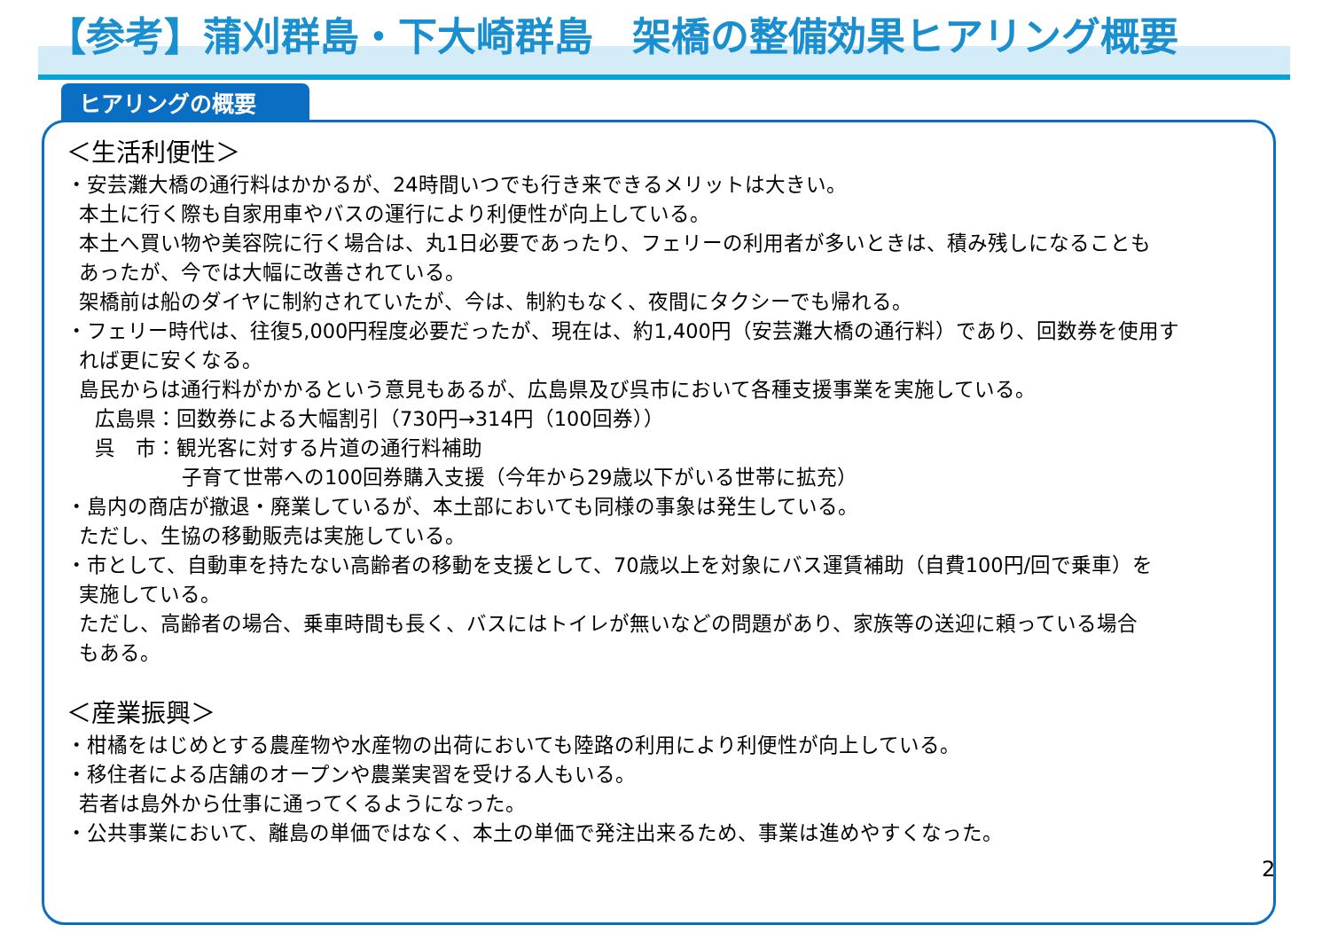【参考】蒲刈群島・下大崎群島　架橋の整備効果ヒアリング概要
ヒアリングの概要
＜生活利便性＞
・安芸灘大橋の通行料はかかるが、24時間いつでも行き来できるメリットは大きい。
本土に行く際も自家用車やバスの運行により利便性が向上している。
本土へ買い物や美容院に行く場合は、丸1日必要であったり、フェリーの利用者が多いときは、積み残しになることも
あったが、今では大幅に改善されている。
架橋前は船のダイヤに制約されていたが、今は、制約もなく、夜間にタクシーでも帰れる。
・フェリー時代は、往復5,000円程度必要だったが、現在は、約1,400円（安芸灘大橋の通行料）であり、回数券を使用す
れば更に安くなる。
島民からは通行料がかかるという意見もあるが、広島県及び呉市において各種支援事業を実施している。
広島県：回数券による大幅割引（730円→314円（100回券））
呉　市：観光客に対する片道の通行料補助
子育て世帯への100回券購入支援（今年から29歳以下がいる世帯に拡充）
・島内の商店が撤退・廃業しているが、本土部においても同様の事象は発生している。
ただし、生協の移動販売は実施している。
・市として、自動車を持たない高齢者の移動を支援として、70歳以上を対象にバス運賃補助（自費100円/回で乗車）を
実施している。
ただし、高齢者の場合、乗車時間も長く、バスにはトイレが無いなどの問題があり、家族等の送迎に頼っている場合
もある。
＜産業振興＞
・柑橘をはじめとする農産物や水産物の出荷においても陸路の利用により利便性が向上している。
・移住者による店舗のオープンや農業実習を受ける人もいる。
若者は島外から仕事に通ってくるようになった。
・公共事業において、離島の単価ではなく、本土の単価で発注出来るため、事業は進めやすくなった。
2